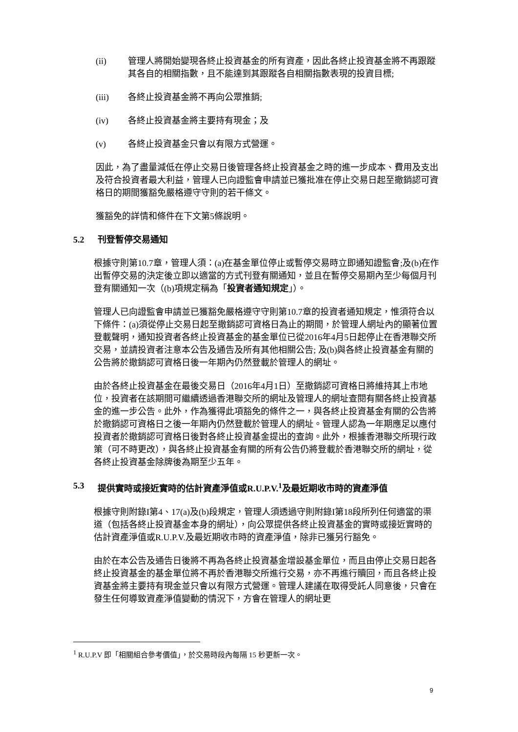(ii) 管理人將開始變現各終止投資基金的所有資產，因此各終止投資基金將不再跟蹤其各自的相關指數，且不能達到其跟蹤各自相關指數表現的投資目標;
(iii) 各終止投資基金將不再向公眾推銷;
(iv) 各終止投資基金將主要持有現金；及
(v) 各終止投資基金只會以有限方式營運。
因此，為了盡量減低在停止交易日後管理各終止投資基金之時的進一步成本、費用及支出及符合投資者最大利益，管理人已向證監會申請並已獲批准在停止交易日起至撤銷認可資格日的期間獲豁免嚴格遵守守則的若干條文。
獲豁免的詳情和條件在下文第5條說明。
5.2 刊登暫停交易通知
根據守則第10.7章，管理人須：(a)在基金單位停止或暫停交易時立即通知證監會;及(b)在作出暫停交易的決定後立即以適當的方式刊登有關通知，並且在暫停交易期內至少每個月刊登有關通知一次（(b)項規定稱為「投資者通知規定」）。
管理人已向證監會申請並已獲豁免嚴格遵守守則第10.7章的投資者通知規定，惟須符合以下條件：(a)須從停止交易日起至撤銷認可資格日為止的期間，於管理人網址內的顯著位置登載聲明，通知投資者各終止投資基金的基金單位已從2016年4月5日起停止在香港聯交所交易，並請投資者注意本公告及通告及所有其他相關公告; 及(b)與各終止投資基金有關的公告將於撤銷認可資格日後一年期內仍然登載於管理人的網址。
由於各終止投資基金在最後交易日（2016年4月1日）至撤銷認可資格日將維持其上市地位，投資者在該期間可繼續透過香港聯交所的網址及管理人的網址查閱有關各終止投資基金的進一步公告。此外，作為獲得此項豁免的條件之一，與各終止投資基金有關的公告將於撤銷認可資格日之後一年期內仍然登載於管理人的網址。管理人認為一年期應足以應付投資者於撤銷認可資格日後對各終止投資基金提出的查詢。此外，根據香港聯交所現行政策（可不時更改），與各終止投資基金有關的所有公告仍將登載於香港聯交所的網址，從各終止投資基金除牌後為期至少五年。
5.3 提供實時或接近實時的估計資產淨值或R.U.P.V.<sup>1</sup>及最近期收市時的資產淨值
根據守則附錄I第4、17(a)及(b)段規定，管理人須透過守則附錄I第18段所列任何適當的渠道（包括各終止投資基金本身的網址），向公眾提供各終止投資基金的實時或接近實時的估計資產淨值或R.U.P.V.及最近期收市時的資產淨值，除非已獲另行豁免。
由於在本公告及通告日後將不再為各終止投資基金增設基金單位，而且由停止交易日起各終止投資基金的基金單位將不再於香港聯交所進行交易，亦不再進行贖回，而且各終止投資基金將主要持有現金並只會以有限方式營運。管理人建議在取得受託人同意後，只會在發生任何導致資產淨值變動的情況下，方會在管理人的網址更
<sup>1</sup> R.U.P.V 即「相關組合參考價值」，於交易時段內每隔 15 秒更新一次。
9